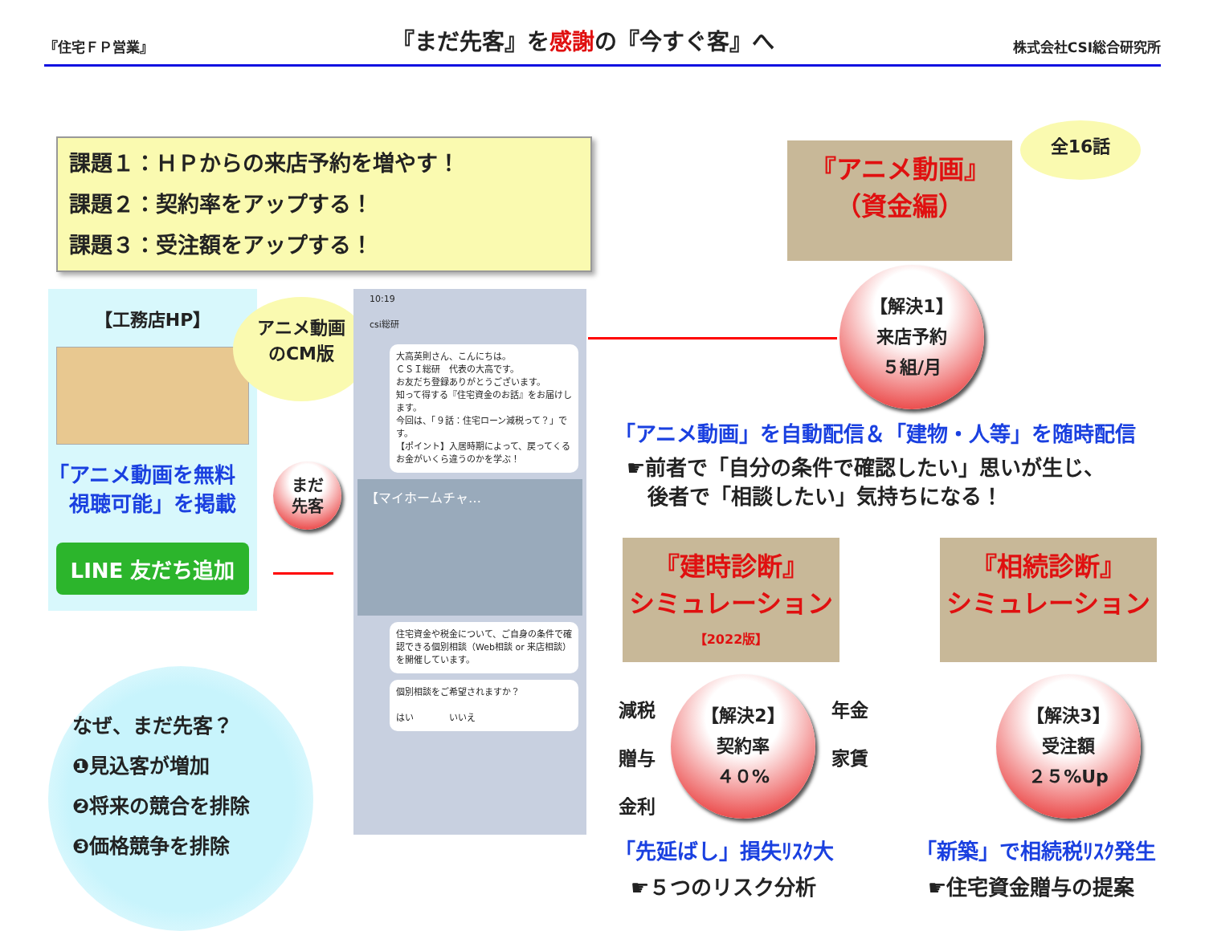『住宅ＦＰ営業』 『まだ先客』を感謝の『今すぐ客』へ 株式会社CSI総合研究所
課題１：ＨＰからの来店予約を増やす！
課題２：契約率をアップする！
課題３：受注額をアップする！
【工務店HP】
「アニメ動画を無料
　視聴可能」を掲載
LINE 友だち追加
アニメ動画
のCM版
まだ
先客
10:19
csi総研
大高英則さん、こんにちは。
ＣＳＩ総研　代表の大高です。
お友だち登録ありがとうございます。
知って得する『住宅資金のお話』をお届けします。
今回は、「９話：住宅ローン減税って？」です。
【ポイント】入居時期によって、戻ってくるお金がいくら違うのかを学ぶ！
【マイホームチャ…
住宅資金や税金について、ご自身の条件で確認できる個別相談（Web相談 or 来店相談）を開催しています。
個別相談をご希望されますか？
はい　　　　いいえ
なぜ、まだ先客？
❶見込客が増加
❷将来の競合を排除
❸価格競争を排除
『アニメ動画』
（資金編）
全16話
【解決1】
来店予約
５組/月
「アニメ動画」を自動配信＆「建物・人等」を随時配信
☛前者で「自分の条件で確認したい」思いが生じ、
　後者で「相談したい」気持ちになる！
『建時診断』
シミュレーション
【2022版】
『相続診断』
シミュレーション
減税
贈与
金利
年金
家賃
【解決2】
契約率
４０%
【解決3】
受注額
２５%Up
「先延ばし」損失ﾘｽｸ大
☛５つのリスク分析
「新築」で相続税ﾘｽｸ発生
☛住宅資金贈与の提案